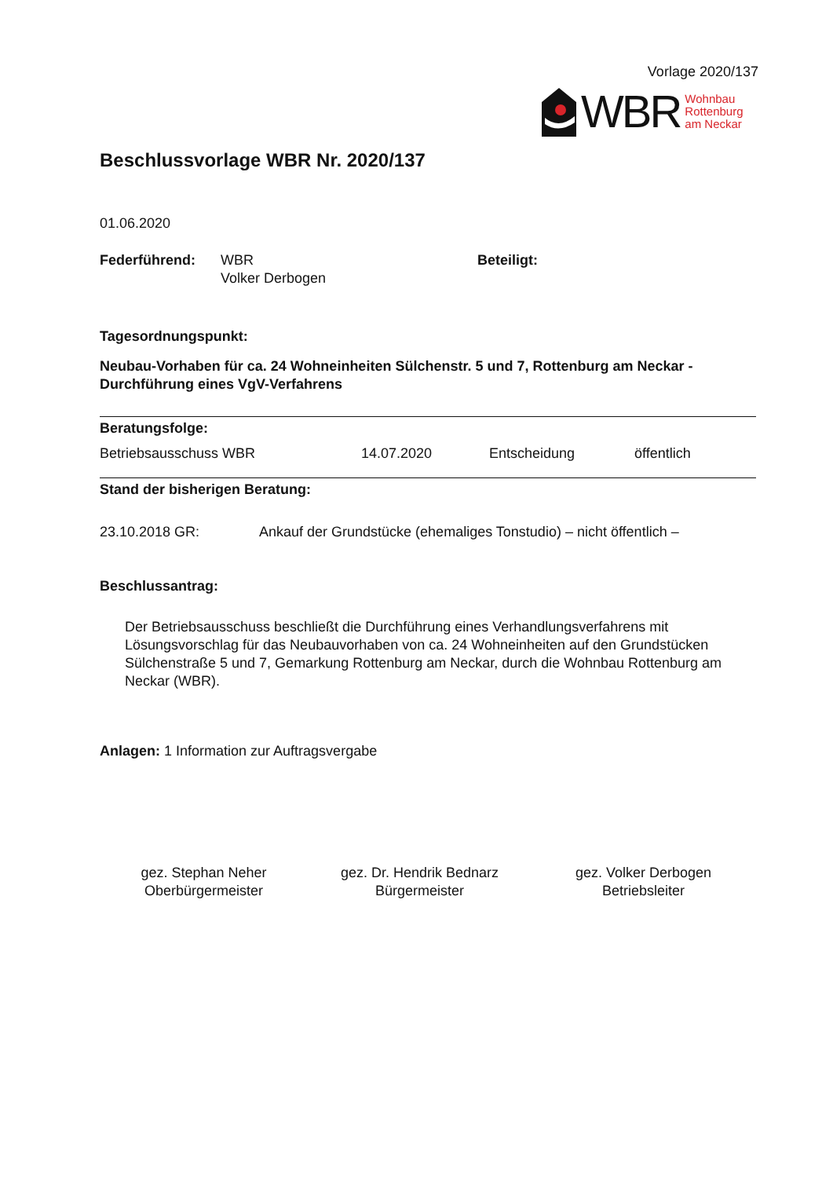Vorlage 2020/137
WBR Wohnbau
Rottenburg
am Neckar
Beschlussvorlage WBR Nr. 2020/137
01.06.2020
Federführend: WBR
Volker Derbogen
Beteiligt:
Tagesordnungspunkt:
Neubau-Vorhaben für ca. 24 Wohneinheiten Sülchenstr. 5 und 7, Rottenburg am Neckar - Durchführung eines VgV-Verfahrens
Beratungsfolge:
Betriebsausschuss WBR 14.07.2020 Entscheidung öffentlich
Stand der bisherigen Beratung:
23.10.2018 GR: Ankauf der Grundstücke (ehemaliges Tonstudio) – nicht öffentlich –
Beschlussantrag:
Der Betriebsausschuss beschließt die Durchführung eines Verhandlungsverfahrens mit Lösungsvorschlag für das Neubauvorhaben von ca. 24 Wohneinheiten auf den Grundstücken Sülchenstraße 5 und 7, Gemarkung Rottenburg am Neckar, durch die Wohnbau Rottenburg am Neckar (WBR).
Anlagen: 1 Information zur Auftragsvergabe
gez. Stephan Neher
Oberbürgermeister
gez. Dr. Hendrik Bednarz
Bürgermeister
gez. Volker Derbogen
Betriebsleiter